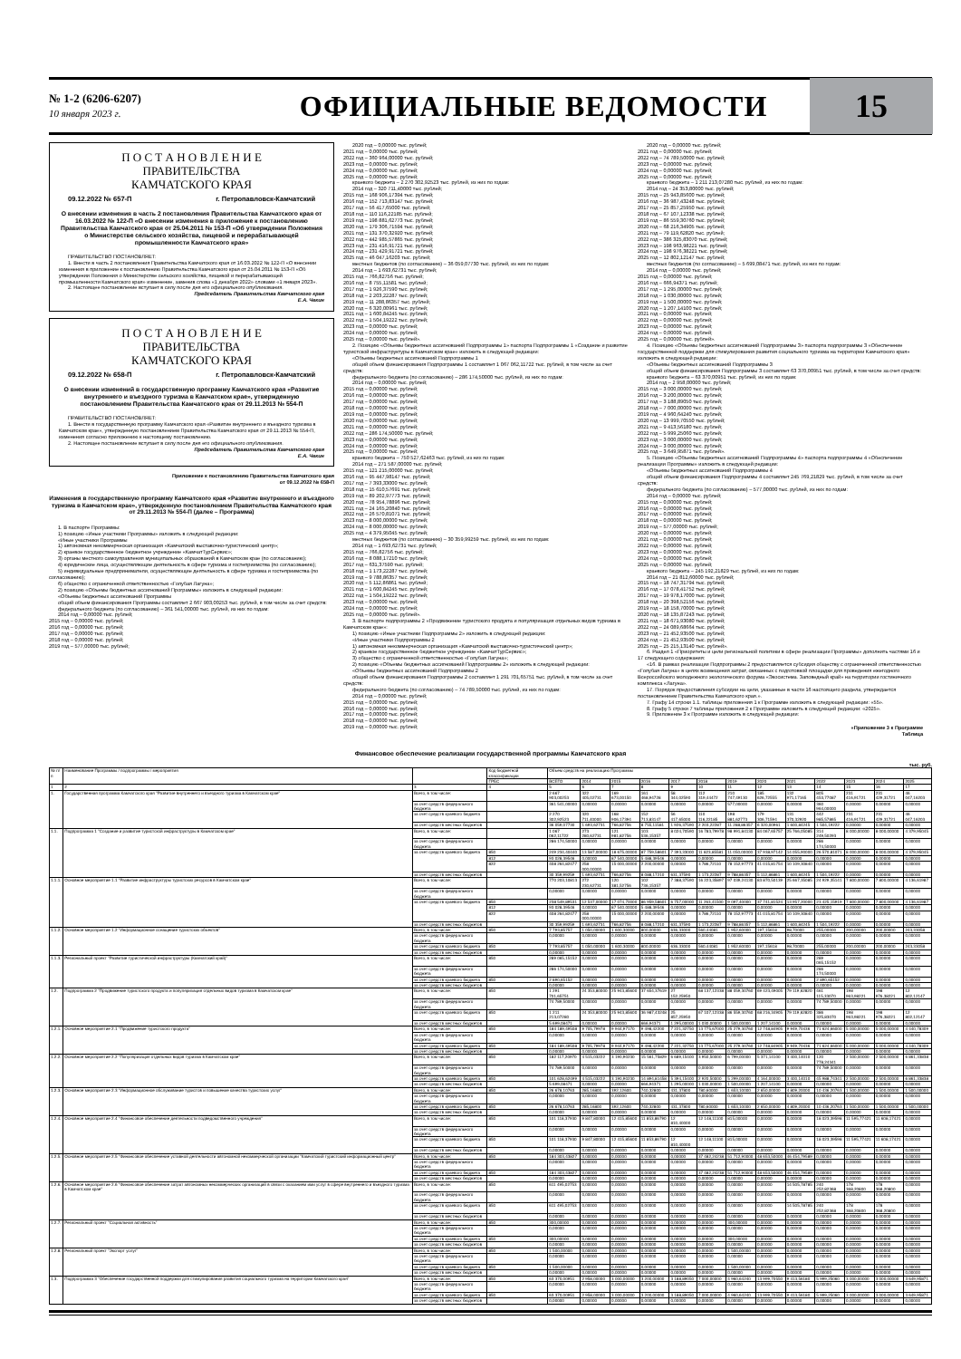№ 1-2 (6206-6207)
10 января 2023 г.
ОФИЦИАЛЬНЫЕ ВЕДОМОСТИ
15
П О С Т А Н О В Л Е Н И Е
ПРАВИТЕЛЬСТВА
КАМЧАТСКОГО КРАЯ
09.12.2022 № 657-П г. Петропавловск-Камчатский
О внесении изменения в часть 2 постановления Правительства Камчатского края от 16.03.2022 № 122-П «О внесении изменения в приложение к постановлению Правительства Камчатского края от 25.04.2011 № 153-П «Об утверждении Положения о Министерстве сельского хозяйства, пищевой и перерабатывающей промышленности Камчатского края»
ПРАВИТЕЛЬСТВО ПОСТАНОВЛЯЕТ:
1. Внести в часть 2 постановления Правительства Камчатского края от 16.03.2022 № 122-П «О внесении изменения в приложение к постановлению Правительства Камчатского края от 25.04.2011 № 153-П «Об утверждении Положения о Министерстве сельского хозяйства, пищевой и перерабатывающей промышленности Камчатского края» изменение, заменив слова «1 декабря 2022» словами «1 января 2023».
2. Настоящее постановление вступает в силу после дня его официального опубликования.
Председатель Правительства Камчатского края
Е.А. Чекин
П О С Т А Н О В Л Е Н И Е
ПРАВИТЕЛЬСТВА
КАМЧАТСКОГО КРАЯ
09.12.2022 № 658-П г. Петропавловск-Камчатский
О внесении изменений в государственную программу Камчатского края «Развитие внутреннего и въездного туризма в Камчатском крае», утвержденную постановлением Правительства Камчатского края от 29.11.2013 № 554-П
ПРАВИТЕЛЬСТВО ПОСТАНОВЛЯЕТ:
1. Внести в государственную программу Камчатского края «Развитие внутреннего и въездного туризма в Камчатском крае», утвержденную постановлением Правительства Камчатского края от 29.11.2013 № 554-П, изменения согласно приложению к настоящему постановлению.
2. Настоящее постановление вступает в силу после дня его официального опубликования.
Председатель Правительства Камчатского края
Е.А. Чекин
Приложение к постановлению Правительства Камчатского края
от 09.12.2022 № 658-П
Изменения в государственную программу Камчатского края «Развитие внутреннего и въездного туризма в Камчатском крае», утвержденную постановлением Правительства Камчатского края от 29.11.2013 № 554-П (далее – Программа)
1. В паспорте Программы:
1) позицию «Иные участники Программы» изложить в следующей редакции:
«Иные участники Программы
1) автономная некоммерческая организация «Камчатский выставочно-туристический центр»;
2) краевое государственное бюджетное учреждение «КамчатТурСервис»;
3) органы местного самоуправления муниципальных образований в Камчатском крае (по согласованию);
4) юридические лица, осуществляющие деятельность в сфере туризма и гостеприимства (по согласованию);
5) индивидуальные предприниматели, осуществляющие деятельность в сфере туризма и гостеприимства (по согласованию);
6) общество с ограниченной ответственностью «Голубая Лагуна»;
2) позицию «Объемы бюджетных ассигнований Программы» изложить в следующей редакции:
«Объемы бюджетных ассигнований Программы
общий объем финансирования Программы составляет 2 667 903,00253 тыс. рублей, в том числе за счет средств:
федерального бюджета (по согласованию) – 361 541,00000 тыс. рублей, из них по годам:
2014 год – 0,00000 тыс. рублей;
2015 год – 0,00000 тыс. рублей;
2016 год – 0,00000 тыс. рублей;
2017 год – 0,00000 тыс. рублей;
2018 год – 0,00000 тыс. рублей;
2019 год – 577,00000 тыс. рублей;
2020 год – 0,00000 тыс. рублей;
2021 год – 0,00000 тыс. рублей;
2022 год – 360 964,00000 тыс. рублей;
2023 год – 0,00000 тыс. рублей;
2024 год – 0,00000 тыс. рублей;
2025 год – 0,00000 тыс. рублей;
краевого бюджета – 2 270 302,92523 тыс. рублей, из них по годам:
2014 год – 320 711,40000 тыс. рублей;
2015 год – 168 906,17394 тыс. рублей;
2016 год – 152 713,83147 тыс. рублей;
2017 год – 56 417,65000 тыс. рублей;
2018 год – 110 116,22185 тыс. рублей;
2019 год – 198 881,62773 тыс. рублей;
2020 год – 179 306,71594 тыс. рублей;
2021 год – 131 370,32920 тыс. рублей;
2022 год – 442 985,57865 тыс. рублей;
2023 год – 231 416,91721 тыс. рублей;
2024 год – 231 429,91721 тыс. рублей;
2025 год – 46 047,16203 тыс. рублей;
местных бюджетов (по согласованию) – 36 059,07730 тыс. рублей, из них по годам:
2014 год – 1 693,62731 тыс. рублей;
2015 год – 766,82756 тыс. рублей;
2016 год – 8 755,11581 тыс. рублей;
2017 год – 1 926,37590 тыс. рублей;
2018 год – 2 203,22287 тыс. рублей;
2019 год – 11 288,86357 тыс. рублей;
2020 год – 6 320,00961 тыс. рублей;
2021 год – 1 600,84245 тыс. рублей;
2022 год – 1 504,19222 тыс. рублей;
2023 год – 0,00000 тыс. рублей;
2024 год – 0,00000 тыс. рублей;
2025 год – 0,00000 тыс. рублей».
2. Позицию «Объемы бюджетных ассигнований Подпрограммы 1» паспорта Подпрограммы 1 «Создание и развитие туристской инфраструктуры в Камчатском крае» изложить в следующей редакции:
«Объемы бюджетных ассигнований Подпрограммы 1
общий объем финансирования Подпрограммы 1 составляет 1 067 062,11722 тыс. рублей, в том числе за счет средств:
федерального бюджета (по согласованию) – 286 174,50000 тыс. рублей, из них по годам:
2014 год – 0,00000 тыс. рублей;
2015 год – 0,00000 тыс. рублей;
2016 год – 0,00000 тыс. рублей;
2017 год – 0,00000 тыс. рублей;
2018 год – 0,00000 тыс. рублей;
2019 год – 0,00000 тыс. рублей;
2020 год – 0,00000 тыс. рублей;
2021 год – 0,00000 тыс. рублей;
2022 год – 286 174,50000 тыс. рублей;
2023 год – 0,00000 тыс. рублей;
2024 год – 0,00000 тыс. рублей;
2025 год – 0,00000 тыс. рублей;
краевого бюджета – 750 527,62463 тыс. рублей, из них по годам:
2014 год – 271 587,00000 тыс. рублей;
2015 год – 121 215,00000 тыс. рублей;
2016 год – 95 447,98147 тыс. рублей;
2017 год – 7 393,33000 тыс. рублей;
2018 год – 15 610,57691 тыс. рублей;
2019 год – 89 202,97773 тыс. рублей;
2020 год – 78 954,78896 тыс. рублей;
2021 год – 24 165,20840 тыс. рублей;
2022 год – 26 570,81071 тыс. рублей;
2023 год – 8 000,00000 тыс. рублей;
2024 год – 8 000,00000 тыс. рублей;
2025 год – 4 379,95045 тыс. рублей;
местных бюджетов (по согласованию) – 30 359,99259 тыс. рублей, из них по годам:
2014 год – 1 693,62731 тыс. рублей;
2015 год – 766,82756 тыс. рублей;
2016 год – 8 088,17210 тыс. рублей;
2017 год – 631,37590 тыс. рублей;
2018 год – 1 173,22287 тыс. рублей;
2019 год – 9 788,86357 тыс. рублей;
2020 год – 5 112,86861 тыс. рублей;
2021 год – 1 600,84245 тыс. рублей;
2022 год – 1 504,19222 тыс. рублей;
2023 год – 0,00000 тыс. рублей;
2024 год – 0,00000 тыс. рублей;
2025 год – 0,00000 тыс. рублей».
3. В паспорте подпрограммы 2 «Продвижение туристского продукта и популяризация отдельных видов туризма в Камчатском крае»:
1) позицию «Иные участники Подпрограммы 2» изложить в следующей редакции:
«Иные участники Подпрограммы 2
1) автономная некоммерческая организация «Камчатский выставочно-туристический центр»;
2) краевое государственное бюджетное учреждение «КамчатТурСервис»;
3) общество с ограниченной ответственностью «Голубая Лагуна»;
2) позицию «Объемы бюджетных ассигнований Подпрограммы 2» изложить в следующей редакции:
«Объемы бюджетных ассигнований Подпрограммы 2
общий объем финансирования Подпрограммы 2 составляет 1 291 701,65751 тыс. рублей, в том числе за счет средств:
федерального бюджета (по согласованию) – 74 789,50000 тыс. рублей, из них по годам:
2014 год – 0,00000 тыс. рублей;
2015 год – 0,00000 тыс. рублей;
2016 год – 0,00000 тыс. рублей;
2017 год – 0,00000 тыс. рублей;
2018 год – 0,00000 тыс. рублей;
2019 год – 0,00000 тыс. рублей;
2020 год – 0,00000 тыс. рублей;
2021 год – 0,00000 тыс. рублей;
2022 год – 74 789,50000 тыс. рублей;
2023 год – 0,00000 тыс. рублей;
2024 год – 0,00000 тыс. рублей;
2025 год – 0,00000 тыс. рублей;
краевого бюджета – 1 211 213,07280 тыс. рублей, из них по годам:
2014 год – 24 353,80000 тыс. рублей;
2015 год – 25 943,85600 тыс. рублей;
2016 год – 36 987,43248 тыс. рублей;
2017 год – 25 857,25950 тыс. рублей;
2018 год – 67 107,12338 тыс. рублей;
2019 год – 86 559,30760 тыс. рублей;
2020 год – 68 216,34905 тыс. рублей;
2021 год – 79 119,62820 тыс. рублей;
2022 год – 386 325,83070 тыс. рублей;
2023 год – 198 963,98221 тыс. рублей;
2024 год – 198 976,38221 тыс. рублей;
2025 год – 12 802,12147 тыс. рублей;
местных бюджетов (по согласованию) – 5 699,08471 тыс. рублей, из них по годам:
2014 год – 0,00000 тыс. рублей;
2015 год – 0,00000 тыс. рублей;
2016 год – 666,94371 тыс. рублей;
2017 год – 1 295,00000 тыс. рублей;
2018 год – 1 030,00000 тыс. рублей;
2019 год – 1 500,00000 тыс. рублей;
2020 год – 1 207,14100 тыс. рублей;
2021 год – 0,00000 тыс. рублей;
2022 год – 0,00000 тыс. рублей;
2023 год – 0,00000 тыс. рублей;
2024 год – 0,00000 тыс. рублей;
2025 год – 0,00000 тыс. рублей».
4. Позицию «Объемы бюджетных ассигнований Подпрограммы 3» паспорта подпрограммы 3 «Обеспечение государственной поддержки для стимулирования развития социального туризма на территории Камчатского края» изложить в следующей редакции:
«Объемы бюджетных ассигнований Подпрограммы 3
общий объем финансирования Подпрограммы 3 составляет 63 370,00951 тыс. рублей, в том числе за счет средств:
краевого бюджета – 63 370,00951 тыс. рублей, из них по годам:
2014 год – 2 958,00000 тыс. рублей;
2015 год – 3 000,00000 тыс. рублей;
2016 год – 3 200,00000 тыс. рублей;
2017 год – 3 188,89050 тыс. рублей;
2018 год – 7 000,00000 тыс. рублей;
2019 год – 4 960,64240 тыс. рублей;
2020 год – 13 999,70550 тыс. рублей;
2021 год – 9 413,56180 тыс. рублей;
2022 год – 5 999,25060 тыс. рублей;
2023 год – 3 000,00000 тыс. рублей;
2024 год – 3 000,00000 тыс. рублей;
2025 год – 3 649,95871 тыс. рублей».
5. Позицию «Объемы бюджетных ассигнований Подпрограммы 4» паспорта подпрограммы 4 «Обеспечение реализации Программы» изложить в следующей редакции:
«Объемы бюджетных ассигнований Подпрограммы 4
общий объем финансирования Подпрограммы 4 составляет 245 769,21829 тыс. рублей, в том числе за счет средств:
федерального бюджета (по согласованию) – 577,00000 тыс. рублей, из них по годам:
2014 год – 0,00000 тыс. рублей;
2015 год – 0,00000 тыс. рублей;
2016 год – 0,00000 тыс. рублей;
2017 год – 0,00000 тыс. рублей;
2018 год – 0,00000 тыс. рублей;
2019 год – 577,00000 тыс. рублей;
2020 год – 0,00000 тыс. рублей;
2021 год – 0,00000 тыс. рублей;
2022 год – 0,00000 тыс. рублей;
2023 год – 0,00000 тыс. рублей;
2024 год – 0,00000 тыс. рублей;
2025 год – 0,00000 тыс. рублей;
краевого бюджета – 245 192,21829 тыс. рублей, из них по годам:
2014 год – 21 812,60000 тыс. рублей;
2015 год – 18 747,31794 тыс. рублей;
2016 год – 17 078,41752 тыс. рублей;
2017 год – 19 978,17000 тыс. рублей;
2018 год – 20 398,52156 тыс. рублей;
2019 год – 18 158,70000 тыс. рублей;
2020 год – 18 135,87243 тыс. рублей;
2021 год – 18 671,93080 тыс. рублей;
2022 год – 24 089,68664 тыс. рублей;
2023 год – 21 452,93500 тыс. рублей;
2024 год – 21 452,93500 тыс. рублей;
2025 год – 25 215,13140 тыс. рублей».
6. Раздел 1 «Приоритеты и цели региональной политики в сфере реализации Программы» дополнить частями 16 и 17 следующего содержания:
«16. В рамках реализации Подпрограммы 2 предоставляется субсидия обществу с ограниченной ответственностью «Голубая Лагуна» в целях возмещения затрат, связанных с подготовкой площадки для проведения ежегодного Всероссийского молодежного экологического форума «Экосистема. Заповедный край» на территории гостиничного комплекса «Лагуна».
17. Порядок предоставления субсидии на цели, указанные в части 16 настоящего раздела, утверждается постановлением Правительства Камчатского края.».
7. Графу 14 строки 1.1. таблицы приложения 1 к Программе изложить в следующей редакции: «55».
8. Графу 5 строки 7 таблицы приложения 2 к Программе изложить в следующей редакции: «2025».
9. Приложение 3 к Программе изложить в следующей редакции:
«Приложение 3 к Программе
Таблица
Финансовое обеспечение реализации государственной программы Камчатского края
тыс. руб.
| № п/п | Наименование Программы / подпрограммы / мероприятия | | Код бюджетной классификации | Объем средств на реализацию Программы | | | | | | | | | | | | |
| --- | --- | --- | --- | --- | --- | --- | --- | --- | --- | --- | --- | --- | --- | --- | --- | --- |
| | | | ГРБС | ВСЕГО | 2014 | 2015 | 2016 | 2017 | 2018 | 2019 | 2020 | 2021 | 2022 | 2023 | 2024 | 2025 |
| 1 | 2 | 3 | 4 | 5 | 6 | 7 | 8 | 9 | 10 | 11 | 12 | 13 | 14 | 15 | 16 | 17 |
| 1. | Государственная программа Камчатского края "Развитие внутреннего и въездного туризма в Камчатском крае" | Всего, в том числе: | | 2 667 903,00253 | 322 405,02731 | 169 673,00150 | 161 468,94728 | 58 344,02590 | 112 319,44472 | 210 747,49130 | 185 626,72555 | 132 971,17165 | 805 453,77087 | 231 416,91721 | 231 429,31721 | 46 047,16203 |
| | | за счет средств федерального бюджета | | 361 541,00000 | 0,00000 | 0,00000 | 0,00000 | 0,00000 | 0,00000 | 577,00000 | 0,00000 | 0,00000 | 360 964,00000 | 0,00000 | 0,00000 | 0,00000 |
| | | за счет средств краевого бюджета | | 2 270 302,92523 | 320 711,40000 | 168 906,17394 | 152 713,83147 | 56 417,65000 | 110 116,22185 | 198 881,62773 | 179 306,71594 | 131 370,32920 | 442 985,57865 | 231 416,91721 | 231 429,31721 | 46 047,16203 |
| | | за счет средств местных бюджетов | | 36 059,07730 | 1 693,62731 | 766,82756 | 8 755,11581 | 1 926,37590 | 2 203,22287 | 11 288,86357 | 6 320,00961 | 1 600,84245 | 1 504,19222 | 0,00000 | 0,00000 | 0,00000 |
| 1.1. | Подпрограмма 1 "Создание и развитие туристской инфраструктуры в Камчатском крае" | Всего, в том числе: | | 1 067 062,11722 | 273 280,62731 | 121 981,82756 | 103 536,15357 | 8 024,70590 | 16 783,79978 | 98 991,84130 | 84 067,65757 | 25 766,05085 | 314 249,50293 | 8 000,00000 | 8 000,00000 | 4 379,95045 |
| | | за счет средств федерального бюджета | | 286 174,50000 | 0,00000 | 0,00000 | 0,00000 | 0,00000 | 0,00000 | 0,00000 | 0,00000 | 0,00000 | 286 174,50000 | 0,00000 | 0,00000 | 0,00000 |
| | | за счет средств краевого бюджета | 850 | 249 234,40440 | 13 587,00000 | 18 675,00000 | 87 759,58601 | 7 393,33000 | 11 823,85581 | 11 050,00000 | 37 938,97142 | 14 055,90000 | 26 570,81071 | 8 000,00000 | 8 000,00000 | 4 379,95045 |
| | | | 812 | 93 028,39546 | 0,00000 | 87 540,00000 | 5 488,39546 | 0,00000 | 0,00000 | 0,00000 | 0,00000 | 0,00000 | 0,00000 | 0,00000 | 0,00000 | 0,00000 |
| | | | 822 | 408 264,82477 | 258 000,00000 | 15 000,00000 | 2 200,00000 | 0,00000 | 3 786,72110 | 78 152,97773 | 41 015,81754 | 10 109,30840 | 0,00000 | 0,00000 | 0,00000 | 0,00000 |
| | | за счет средств местных бюджетов | | 30 359,99259 | 1 693,62731 | 766,82756 | 8 088,17210 | 631,37590 | 1 173,22287 | 9 788,86357 | 5 112,86861 | 1 600,84245 | 1 504,19222 | 0,00000 | 0,00000 | 0,00000 |
| 1.1.1. | Основное мероприятие 1.1 "Развитие инфраструктуры туристских ресурсов в Камчатском крае" | Всего, в том числе: | | 770 203,10813 | 272 230,62731 | 120 381,52756 | 102 736,15357 | 7 388,37590 | 16 223,35897 | 97 039,24130 | 83 870,50139 | 25 667,35085 | 24 929,35141 | 7 800,00000 | 7 800,00000 | 4 136,61987 |
| | | за счет средств федерального бюджета | | 0,00000 | 0,00000 | 0,00000 | 0,00000 | 0,00000 | 0,00000 | 0,00000 | 0,00000 | 0,00000 | 0,00000 | 0,00000 | 0,00000 | 0,00000 |
| | | за счет средств краевого бюджета | 850 | 238 549,89531 | 12 537,00000 | 17 074,70000 | 86 959,58601 | 6 757,00000 | 11 263,41500 | 9 097,40000 | 37 741,81524 | 13 957,20000 | 23 425,15919 | 7 800,00000 | 7 800,00000 | 4 136,61987 |
| | | | 812 | 93 028,39546 | 0,00000 | 87 540,00000 | 5 488,39546 | 0,00000 | 0,00000 | 0,00000 | 0,00000 | 0,00000 | 0,00000 | 0,00000 | 0,00000 | 0,00000 |
| | | | 822 | 408 264,82477 | 258 000,00000 | 15 000,00000 | 2 200,00000 | 0,00000 | 3 786,72110 | 78 152,97773 | 41 015,81754 | 10 109,30840 | 0,00000 | 0,00000 | 0,00000 | 0,00000 |
| | | за счет средств местных бюджетов | | 30 359,99259 | 1 693,62731 | 766,82756 | 8 088,17210 | 631,37590 | 1 173,22287 | 9 788,86357 | 5 112,86861 | 1 600,84245 | 1 504,19222 | 0,00000 | 0,00000 | 0,00000 |
| 1.1.2. | Основное мероприятие 1.2 "Информационное оснащение туристских объектов" | Всего, в том числе: | 850 | 7 793,85757 | 1 050,00000 | 1 600,30000 | 800,00000 | 636,33000 | 560,44081 | 1 952,60000 | 197,15618 | 98,70000 | 255,00000 | 200,00000 | 200,00000 | 243,33058 |
| | | за счет средств федерального бюджета | | 0,00000 | 0,00000 | 0,00000 | 0,00000 | 0,00000 | 0,00000 | 0,00000 | 0,00000 | 0,00000 | 0,00000 | 0,00000 | 0,00000 | 0,00000 |
| | | за счет средств краевого бюджета | 850 | 7 793,85757 | 1 050,00000 | 1 600,30000 | 800,00000 | 636,33000 | 560,44081 | 1 952,60000 | 197,15618 | 98,70000 | 255,00000 | 200,00000 | 200,00000 | 243,33058 |
| | | за счет средств местных бюджетов | | 0,00000 | 0,00000 | 0,00000 | 0,00000 | 0,00000 | 0,00000 | 0,00000 | 0,00000 | 0,00000 | 0,00000 | 0,00000 | 0,00000 | 0,00000 |
| 1.1.3. | Региональный проект "Развитие туристической инфраструктуры (Камчатский край)" | Всего, в том числе: | 850 | 289 065,15152 | 0,00000 | 0,00000 | 0,00000 | 0,00000 | 0,00000 | 0,00000 | 0,00000 | 0,00000 | 289 065,15152 | 0,00000 | 0,00000 | 0,00000 |
| | | за счет средств федерального бюджета | | 286 174,50000 | 0,00000 | 0,00000 | 0,00000 | 0,00000 | 0,00000 | 0,00000 | 0,00000 | 0,00000 | 286 174,50000 | 0,00000 | 0,00000 | 0,00000 |
| | | за счет средств краевого бюджета | 850 | 2 890,65152 | 0,00000 | 0,00000 | 0,00000 | 0,00000 | 0,00000 | 0,00000 | 0,00000 | 0,00000 | 2 890,65152 | 0,00000 | 0,00000 | 0,00000 |
| | | за счет средств местных бюджетов | | 0,00000 | 0,00000 | 0,00000 | 0,00000 | 0,00000 | 0,00000 | 0,00000 | 0,00000 | 0,00000 | 0,00000 | 0,00000 | 0,00000 | 0,00000 |
| 1.2. | Подпрограмма 2 "Продвижение туристского продукта и популяризация отдельных видов туризма в Камчатском крае" | Всего, в том числе: | 850 | 1 291 701,65751 | 24 353,80000 | 25 943,85600 | 37 654,37619 | 27 152,25950 | 68 137,12338 | 88 059,30760 | 69 423,49005 | 79 119,62820 | 461 115,33070 | 198 963,98221 | 198 976,38221 | 12 802,12147 |
| | | за счет средств федерального бюджета | | 74 789,50000 | 0,00000 | 0,00000 | 0,00000 | 0,00000 | 0,00000 | 0,00000 | 0,00000 | 0,00000 | 74 789,50000 | 0,00000 | 0,00000 | 0,00000 |
| | | за счет средств краевого бюджета | 850 | 1 211 213,07280 | 24 353,80000 | 25 943,85600 | 36 987,43248 | 25 857,25950 | 67 107,12338 | 86 559,30760 | 68 216,34905 | 79 119,62820 | 386 325,83070 | 198 963,98221 | 198 976,38221 | 12 802,12147 |
| | | за счет средств местных бюджетов | | 5 699,08471 | 0,00000 | 0,00000 | 666,94371 | 1 295,00000 | 1 030,00000 | 1 500,00000 | 1 207,14100 | 0,00000 | 0,00000 | 0,00000 | 0,00000 | 0,00000 |
| 1.2.1. | Основное мероприятие 2.1 "Продвижение туристского продукта" | Всего, в том числе: | 850 | 184 189,49508 | 9 705,79978 | 9 944,97170 | 9 498,42200 | 7 221,32750 | 13 775,67000 | 25 279,30760 | 12 748,84905 | 9 949,70436 | 71 624,66000 | 5 000,00000 | 5 000,00000 | 4 440,78309 |
| | | за счет средств федерального бюджета | | 0,00000 | 0,00000 | 0,00000 | 0,00000 | 0,00000 | 0,00000 | 0,00000 | 0,00000 | 0,00000 | 0,00000 | 0,00000 | 0,00000 | 0,00000 |
| | | за счет средств краевого бюджета | 850 | 184 189,49508 | 9 705,79978 | 9 944,97170 | 9 498,42200 | 7 221,32750 | 13 775,67000 | 25 279,30760 | 12 748,84905 | 9 949,70436 | 71 624,66000 | 5 000,00000 | 5 000,00000 | 4 440,78309 |
| | | за счет средств местных бюджетов | | 0,00000 | 0,00000 | 0,00000 | 0,00000 | 0,00000 | 0,00000 | 0,00000 | 0,00000 | 0,00000 | 0,00000 | 0,00000 | 0,00000 | 0,00000 |
| 1.2.2. | Основное мероприятие 2.2 "Популяризация отдельных видов туризма в Камчатском крае" | Всего, в том числе: | 850 | 182 117,20970 | 4 515,03222 | 3 190,90230 | 15 561,75829 | 6 689,15400 | 3 950,50000 | 6 799,00000 | 5 371,14100 | 3 400,14010 | 120 778,24341 | 2 500,00000 | 2 500,00000 | 6 861,33838 |
| | | за счет средств федерального бюджета | | 74 789,50000 | 0,00000 | 0,00000 | 0,00000 | 0,00000 | 0,00000 | 0,00000 | 0,00000 | 0,00000 | 74 789,50000 | 0,00000 | 0,00000 | 0,00000 |
| | | за счет средств краевого бюджета | 850 | 101 628,62499 | 4 515,03222 | 3 190,90230 | 14 894,81458 | 5 394,15400 | 2 920,50000 | 5 299,00000 | 4 164,00000 | 3 400,14010 | 45 988,74341 | 2 500,00000 | 2 500,00000 | 6 861,33838 |
| | | за счет средств местных бюджетов | | 5 699,08471 | 0,00000 | 0,00000 | 666,94371 | 1 295,00000 | 1 030,00000 | 1 500,00000 | 1 207,14100 | 0,00000 | 0,00000 | 0,00000 | 0,00000 | 0,00000 |
| 1.2.3. | Основное мероприятие 2.3 "Информационное обслуживание туристов и повышение качества туристских услуг" | Всего, в том числе: | 850 | 26 678,10763 | 285,16800 | 392,12600 | 740,32800 | 431,37800 | 780,60000 | 1 653,10000 | 2 650,00000 | 4 809,20000 | 10 436,20763 | 1 500,00000 | 1 500,00000 | 1 500,00000 |
| | | за счет средств федерального бюджета | | 0,00000 | 0,00000 | 0,00000 | 0,00000 | 0,00000 | 0,00000 | 0,00000 | 0,00000 | 0,00000 | 0,00000 | 0,00000 | 0,00000 | 0,00000 |
| | | за счет средств краевого бюджета | 850 | 26 678,10763 | 285,16800 | 392,12600 | 740,32800 | 431,37800 | 780,60000 | 1 653,10000 | 2 650,00000 | 4 809,20000 | 10 436,20763 | 1 500,00000 | 1 500,00000 | 1 500,00000 |
| | | за счет средств местных бюджетов | | 0,00000 | 0,00000 | 0,00000 | 0,00000 | 0,00000 | 0,00000 | 0,00000 | 0,00000 | 0,00000 | 0,00000 | 0,00000 | 0,00000 | 0,00000 |
| 1.2.4. | Основное мероприятие 2.4 "Финансовое обеспечение деятельности подведомственного учреждения" | Всего, в том числе: | 850 | 101 118,37930 | 9 847,80000 | 12 415,85600 | 11 853,86790 | 12 810,40000 | 12 148,11100 | 815,00000 | 0,00000 | 0,00000 | 18 023,39598 | 11 595,77421 | 11 608,17421 | 0,00000 |
| | | за счет средств федерального бюджета | | 0,00000 | 0,00000 | 0,00000 | 0,00000 | 0,00000 | 0,00000 | 0,00000 | 0,00000 | 0,00000 | 0,00000 | 0,00000 | 0,00000 | 0,00000 |
| | | за счет средств краевого бюджета | 850 | 101 118,37930 | 9 847,80000 | 12 415,85600 | 11 853,86790 | 12 810,40000 | 12 148,11100 | 815,00000 | 0,00000 | 0,00000 | 18 023,39598 | 11 595,77421 | 11 608,17421 | 0,00000 |
| | | за счет средств местных бюджетов | | 0,00000 | 0,00000 | 0,00000 | 0,00000 | 0,00000 | 0,00000 | 0,00000 | 0,00000 | 0,00000 | 0,00000 | 0,00000 | 0,00000 | 0,00000 |
| 1.2.5. | Основное мероприятие 2.5 "Финансовое обеспечение уставной деятельности автономной некоммерческой организации "Камчатский туристский информационный центр" | Всего, в том числе: | 850 | 184 303,43827 | 0,00000 | 0,00000 | 0,00000 | 0,00000 | 37 482,24238 | 51 712,90000 | 48 653,50000 | 46 454,79589 | 0,00000 | 0,00000 | 0,00000 | 0,00000 |
| | | за счет средств федерального бюджета | | 0,00000 | 0,00000 | 0,00000 | 0,00000 | 0,00000 | 0,00000 | 0,00000 | 0,00000 | 0,00000 | 0,00000 | 0,00000 | 0,00000 | 0,00000 |
| | | за счет средств краевого бюджета | 850 | 184 303,43827 | 0,00000 | 0,00000 | 0,00000 | 0,00000 | 37 482,24238 | 51 712,90000 | 48 653,50000 | 46 454,79589 | 0,00000 | 0,00000 | 0,00000 | 0,00000 |
| | | за счет средств местных бюджетов | | 0,00000 | 0,00000 | 0,00000 | 0,00000 | 0,00000 | 0,00000 | 0,00000 | 0,00000 | 0,00000 | 0,00000 | 0,00000 | 0,00000 | 0,00000 |
| 1.2.6. | Основное мероприятие 2.6 "Финансовое обеспечение затрат автономных некоммерческих организаций в связи с оказанием ими услуг в сфере внутреннего и въездного туризма в Камчатском крае" | Всего, в том числе: | 850 | 611 495,02753 | 0,00000 | 0,00000 | 0,00000 | 0,00000 | 0,00000 | 0,00000 | 0,00000 | 14 505,78785 | 240 252,82368 | 178 368,20800 | 178 368,20800 | 0,00000 |
| | | за счет средств федерального бюджета | | 0,00000 | 0,00000 | 0,00000 | 0,00000 | 0,00000 | 0,00000 | 0,00000 | 0,00000 | 0,00000 | 0,00000 | 0,00000 | 0,00000 | 0,00000 |
| | | за счет средств краевого бюджета | 850 | 611 495,02753 | 0,00000 | 0,00000 | 0,00000 | 0,00000 | 0,00000 | 0,00000 | 0,00000 | 14 505,78785 | 240 252,82368 | 178 368,20800 | 178 368,20800 | 0,00000 |
| | | за счет средств местных бюджетов | | 0,00000 | 0,00000 | 0,00000 | 0,00000 | 0,00000 | 0,00000 | 0,00000 | 0,00000 | 0,00000 | 0,00000 | 0,00000 | 0,00000 | 0,00000 |
| 1.2.7. | Региональный проект "Социальная активность" | Всего, в том числе: | 850 | 300,00000 | 0,00000 | 0,00000 | 0,00000 | 0,00000 | 0,00000 | 300,00000 | 0,00000 | 0,00000 | 0,00000 | 0,00000 | 0,00000 | 0,00000 |
| | | за счет средств федерального бюджета | | 0,00000 | 0,00000 | 0,00000 | 0,00000 | 0,00000 | 0,00000 | 0,00000 | 0,00000 | 0,00000 | 0,00000 | 0,00000 | 0,00000 | 0,00000 |
| | | за счет средств краевого бюджета | 850 | 300,00000 | 0,00000 | 0,00000 | 0,00000 | 0,00000 | 0,00000 | 300,00000 | 0,00000 | 0,00000 | 0,00000 | 0,00000 | 0,00000 | 0,00000 |
| | | за счет средств местных бюджетов | | 0,00000 | 0,00000 | 0,00000 | 0,00000 | 0,00000 | 0,00000 | 0,00000 | 0,00000 | 0,00000 | 0,00000 | 0,00000 | 0,00000 | 0,00000 |
| 1.2.8. | Региональный проект "Экспорт услуг" | Всего, в том числе: | 850 | 1 500,00000 | 0,00000 | 0,00000 | 0,00000 | 0,00000 | 0,00000 | 1 500,00000 | 0,00000 | 0,00000 | 0,00000 | 0,00000 | 0,00000 | 0,00000 |
| | | за счет средств федерального бюджета | | 0,00000 | 0,00000 | 0,00000 | 0,00000 | 0,00000 | 0,00000 | 0,00000 | 0,00000 | 0,00000 | 0,00000 | 0,00000 | 0,00000 | 0,00000 |
| | | за счет средств краевого бюджета | 850 | 1 500,00000 | 0,00000 | 0,00000 | 0,00000 | 0,00000 | 0,00000 | 1 500,00000 | 0,00000 | 0,00000 | 0,00000 | 0,00000 | 0,00000 | 0,00000 |
| | | за счет средств местных бюджетов | | 0,00000 | 0,00000 | 0,00000 | 0,00000 | 0,00000 | 0,00000 | 0,00000 | 0,00000 | 0,00000 | 0,00000 | 0,00000 | 0,00000 | 0,00000 |
| 1.3. | Подпрограмма 3 "Обеспечение государственной поддержки для стимулирования развития социального туризма на территории Камчатского края" | Всего, в том числе: | 850 | 63 370,00951 | 2 958,00000 | 3 000,00000 | 3 200,00000 | 3 188,89050 | 7 000,00000 | 4 960,64240 | 13 999,70550 | 9 413,56180 | 5 999,25060 | 3 000,00000 | 3 000,00000 | 3 649,95871 |
| | | за счет средств федерального бюджета | | 0,00000 | 0,00000 | 0,00000 | 0,00000 | 0,00000 | 0,00000 | 0,00000 | 0,00000 | 0,00000 | 0,00000 | 0,00000 | 0,00000 | 0,00000 |
| | | за счет средств краевого бюджета | 850 | 63 370,00951 | 2 958,00000 | 3 000,00000 | 3 200,00000 | 3 188,89050 | 7 000,00000 | 4 960,64240 | 13 999,70550 | 9 413,56180 | 5 999,25060 | 3 000,00000 | 3 000,00000 | 3 649,95871 |
| | | за счет средств местных бюджетов | | 0,00000 | 0,00000 | 0,00000 | 0,00000 | 0,00000 | 0,00000 | 0,00000 | 0,00000 | 0,00000 | 0,00000 | 0,00000 | 0,00000 | 0,00000 |